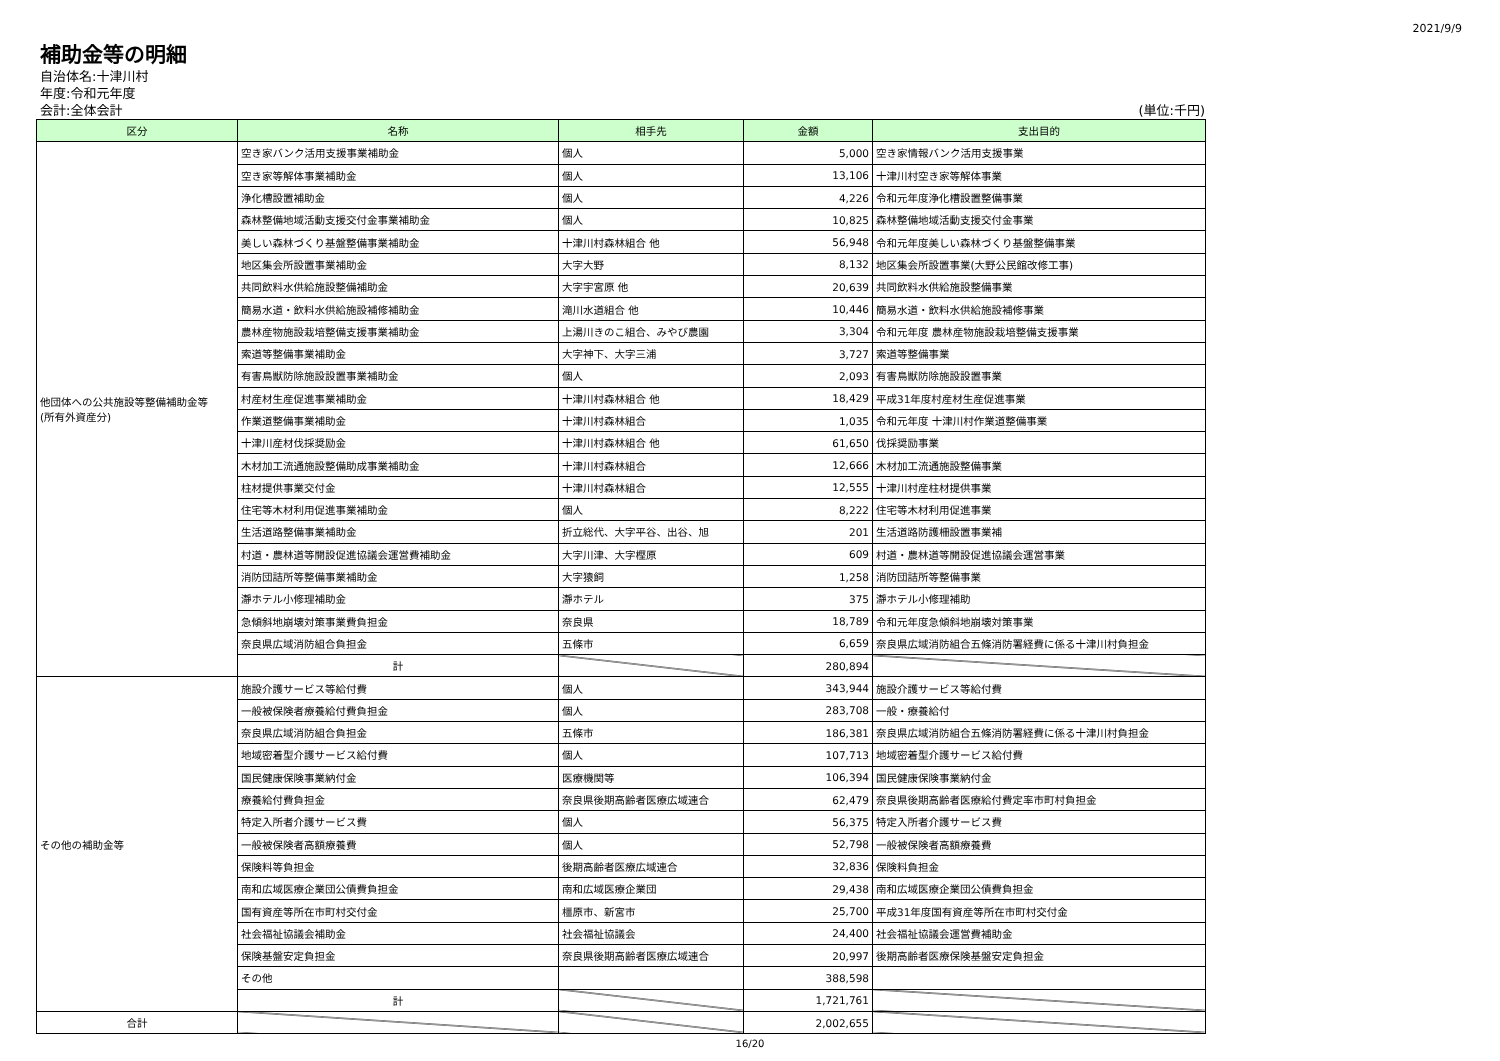2021/9/9
補助金等の明細
自治体名:十津川村
年度:令和元年度
会計:全体会計 (単位:千円)
| 区分 | 名称 | 相手先 | 金額 | 支出目的 |
| --- | --- | --- | --- | --- |
| 他団体への公共施設等整備補助金等 (所有外資産分) | 空き家バンク活用支援事業補助金 | 個人 | 5,000 | 空き家情報バンク活用支援事業 |
| | 空き家等解体事業補助金 | 個人 | 13,106 | 十津川村空き家等解体事業 |
| | 浄化槽設置補助金 | 個人 | 4,226 | 令和元年度浄化槽設置整備事業 |
| | 森林整備地域活動支援交付金事業補助金 | 個人 | 10,825 | 森林整備地域活動支援交付金事業 |
| | 美しい森林づくり基盤整備事業補助金 | 十津川村森林組合 他 | 56,948 | 令和元年度美しい森林づくり基盤整備事業 |
| | 地区集会所設置事業補助金 | 大字大野 | 8,132 | 地区集会所設置事業(大野公民館改修工事) |
| | 共同飲料水供給施設整備補助金 | 大字宇宮原 他 | 20,639 | 共同飲料水供給施設整備事業 |
| | 簡易水道・飲料水供給施設補修補助金 | 滝川水道組合 他 | 10,446 | 簡易水道・飲料水供給施設補修事業 |
| | 農林産物施設栽培整備支援事業補助金 | 上湯川きのこ組合、みやび農園 | 3,304 | 令和元年度 農林産物施設栽培整備支援事業 |
| | 索道等整備事業補助金 | 大字神下、大字三浦 | 3,727 | 索道等整備事業 |
| | 有害鳥獣防除施設設置事業補助金 | 個人 | 2,093 | 有害鳥獣防除施設設置事業 |
| | 村産材生産促進事業補助金 | 十津川村森林組合 他 | 18,429 | 平成31年度村産材生産促進事業 |
| | 作業道整備事業補助金 | 十津川村森林組合 | 1,035 | 令和元年度 十津川村作業道整備事業 |
| | 十津川産材伐採奨励金 | 十津川村森林組合 他 | 61,650 | 伐採奨励事業 |
| | 木材加工流通施設整備助成事業補助金 | 十津川村森林組合 | 12,666 | 木材加工流通施設整備事業 |
| | 柱材提供事業交付金 | 十津川村森林組合 | 12,555 | 十津川村産柱材提供事業 |
| | 住宅等木材利用促進事業補助金 | 個人 | 8,222 | 住宅等木材利用促進事業 |
| | 生活道路整備事業補助金 | 折立総代、大字平谷、出谷、旭 | 201 | 生活道路防護柵設置事業補 |
| | 村道・農林道等開設促進協議会運営費補助金 | 大字川津、大字樫原 | 609 | 村道・農林道等開設促進協議会運営事業 |
| | 消防団詰所等整備事業補助金 | 大字猿飼 | 1,258 | 消防団詰所等整備事業 |
| | 瀞ホテル小修理補助金 | 瀞ホテル | 375 | 瀞ホテル小修理補助 |
| | 急傾斜地崩壊対策事業費負担金 | 奈良県 | 18,789 | 令和元年度急傾斜地崩壊対策事業 |
| | 奈良県広域消防組合負担金 | 五條市 | 6,659 | 奈良県広域消防組合五條消防署経費に係る十津川村負担金 |
| | 計 | | 280,894 | |
| その他の補助金等 | 施設介護サービス等給付費 | 個人 | 343,944 | 施設介護サービス等給付費 |
| | 一般被保険者療養給付費負担金 | 個人 | 283,708 | 一般・療養給付 |
| | 奈良県広域消防組合負担金 | 五條市 | 186,381 | 奈良県広域消防組合五條消防署経費に係る十津川村負担金 |
| | 地域密着型介護サービス給付費 | 個人 | 107,713 | 地域密着型介護サービス給付費 |
| | 国民健康保険事業納付金 | 医療機関等 | 106,394 | 国民健康保険事業納付金 |
| | 療養給付費負担金 | 奈良県後期高齢者医療広域連合 | 62,479 | 奈良県後期高齢者医療給付費定率市町村負担金 |
| | 特定入所者介護サービス費 | 個人 | 56,375 | 特定入所者介護サービス費 |
| | 一般被保険者高額療養費 | 個人 | 52,798 | 一般被保険者高額療養費 |
| | 保険料等負担金 | 後期高齢者医療広域連合 | 32,836 | 保険料負担金 |
| | 南和広域医療企業団公債費負担金 | 南和広域医療企業団 | 29,438 | 南和広域医療企業団公債費負担金 |
| | 国有資産等所在市町村交付金 | 橿原市、新宮市 | 25,700 | 平成31年度国有資産等所在市町村交付金 |
| | 社会福祉協議会補助金 | 社会福祉協議会 | 24,400 | 社会福祉協議会運営費補助金 |
| | 保険基盤安定負担金 | 奈良県後期高齢者医療広域連合 | 20,997 | 後期高齢者医療保険基盤安定負担金 |
| | その他 | | 388,598 | |
| | 計 | | 1,721,761 | |
| 合計 | | | 2,002,655 | |
16/20